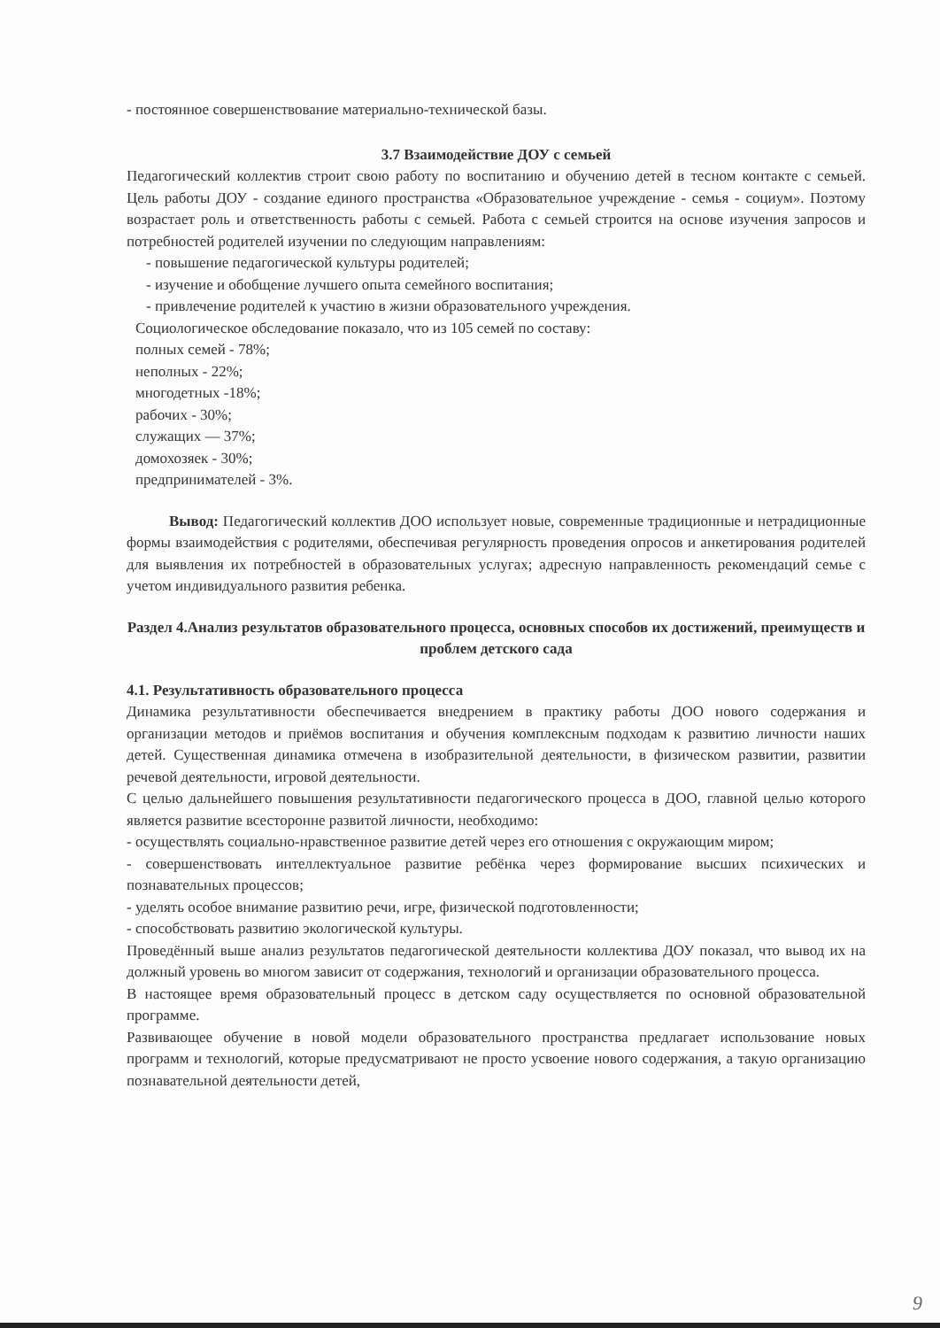- постоянное совершенствование материально-технической базы.
3.7 Взаимодействие ДОУ с семьей
Педагогический коллектив строит свою работу по воспитанию и обучению детей в тесном контакте с семьей. Цель работы ДОУ - создание единого пространства «Образовательное учреждение - семья - социум». Поэтому возрастает роль и ответственность работы с семьей. Работа с семьей строится на основе изучения запросов и потребностей родителей изучении по следующим направлениям:
- повышение педагогической культуры родителей;
- изучение и обобщение лучшего опыта семейного воспитания;
- привлечение родителей к участию в жизни образовательного учреждения.
Социологическое обследование показало, что из 105 семей по составу:
полных семей - 78%;
неполных - 22%;
многодетных -18%;
рабочих - 30%;
служащих — 37%;
домохозяек - 30%;
предпринимателей - 3%.
Вывод: Педагогический коллектив ДОО использует новые, современные традиционные и нетрадиционные формы взаимодействия с родителями, обеспечивая регулярность проведения опросов и анкетирования родителей для выявления их потребностей в образовательных услугах; адресную направленность рекомендаций семье с учетом индивидуального развития ребенка.
Раздел 4.Анализ результатов образовательного процесса, основных способов их достижений, преимуществ и проблем детского сада
4.1. Результативность образовательного процесса
Динамика результативности обеспечивается внедрением в практику работы ДОО нового содержания и организации методов и приёмов воспитания и обучения комплексным подходам к развитию личности наших детей. Существенная динамика отмечена в изобразительной деятельности, в физическом развитии, развитии речевой деятельности, игровой деятельности.
С целью дальнейшего повышения результативности педагогического процесса в ДОО, главной целью которого является развитие всесторонне развитой личности, необходимо:
- осуществлять социально-нравственное развитие детей через его отношения с окружающим миром;
- совершенствовать интеллектуальное развитие ребёнка через формирование высших психических и познавательных процессов;
- уделять особое внимание развитию речи, игре, физической подготовленности;
- способствовать развитию экологической культуры.
Проведённый выше анализ результатов педагогической деятельности коллектива ДОУ показал, что вывод их на должный уровень во многом зависит от содержания, технологий и организации образовательного процесса.
В настоящее время образовательный процесс в детском саду осуществляется по основной образовательной программе.
Развивающее обучение в новой модели образовательного пространства предлагает использование новых программ и технологий, которые предусматривают не просто усвоение нового содержания, а такую организацию познавательной деятельности детей,
9